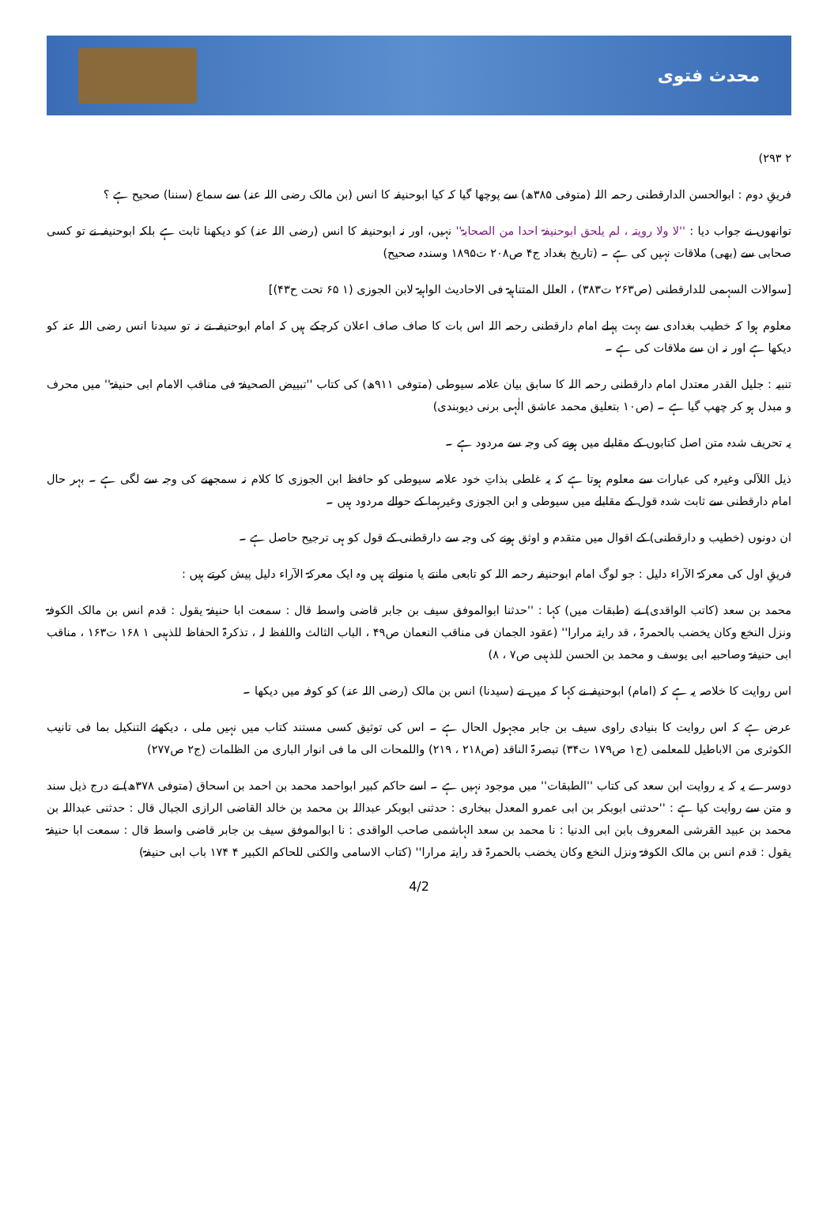محدث فتوی
۲ ۲۹۳)
فریقِ دوم : ابوالحسن الدارقطنی رحمہ اللہ (متوفی ۳۸۵ھ) سے پوچھا گیا کہ کیا ابوحنیفہ کا انس (بن مالک رضی اللہ عنہ) سے سماع (سننا) صحیح ہے ؟
توانھوں نے جواب دیا : ''لا ولا رویتہ ، لم یلحق ابوحنیفۃ احدا من الصحابۃ'' نہیں، اور نہ ابوحنیفہ کا انس (رضی اللہ عنہ) کو دیکھنا ثابت ہے بلکہ ابوحنیفہ نے تو کسی صحابی سے (بھی) ملاقات نہیں کی ہے ۔ (تاریخ بغداد ج۴ ص۲۰۸ ت۱۸۹۵ وسندہ صحیح)
[سوالات السہمی للدارقطنی (ص۲۶۳ ت۳۸۳) ، العلل المتناہیۃ فی الاحادیث الواہیۃ لابن الجوزی (۱ ۶۵ تحت ح۴۳)]
معلوم ہوا کہ خطیب بغدادی سے بہت پہلے امام دارقطنی رحمہ اللہ اس بات کا صاف صاف اعلان کرچکے ہیں کہ امام ابوحنیفہ نے نہ تو سیدنا انس رضی اللہ عنہ کو دیکھا ہے اور نہ ان سے ملاقات کی ہے ۔
تنبیہ : جلیل القدر معتدل امام دارقطنی رحمہ اللہ کا سابق بیان علامہ سیوطی (متوفی ۹۱۱ھ) کی کتاب ''تبییض الصحیفۃ فی مناقب الامام ابی حنیفۃ'' میں محرف و مبدل ہو کر چھپ گیا ہے ۔ (ص۱۰ بتعلیق محمد عاشق الٰہی برنی دیوبندی)
یہ تحریف شدہ متن اصل کتابوں کے مقابلے میں ہونے کی وجہ سے مردود ہے ۔
ذیل اللآلی وغیرہ کی عبارات سے معلوم ہوتا ہے کہ یہ غلطی بذاتِ خود علامہ سیوطی کو حافظ ابن الجوزی کا کلام نہ سمجھنے کی وجہ سے لگی ہے ۔ بہر حال امام دارقطنی سے ثابت شدہ قول کے مقابلے میں سیوطی و ابن الجوزی وغیرہما کے حوالے مردود ہیں ۔
ان دونوں (خطیب و دارقطنی) کے اقوال میں متقدم و اوثق ہونے کی وجہ سے دارقطنی کے قول کو ہی ترجیح حاصل ہے ۔
فریقِ اول کی معرکۃ الآراء دلیل : جو لوگ امام ابوحنیفہ رحمہ اللہ کو تابعی مانتے یا منواتے ہیں وہ ایک معرکۃ الآراء دلیل پیش کرتے ہیں :
محمد بن سعد (کاتب الواقدی) نے (طبقات میں) کہا : ''حدثنا ابوالموفق سیف بن جابر قاضی واسط قال : سمعت ابا حنیفۃ یقول : قدم انس بن مالک الکوفۃ ونزل النخع وکان یخضب بالحمرۃ ، قد رایتہ مرارا'' (عقود الجمان فی مناقب النعمان ص۴۹ ، الباب الثالث واللفظ لہ ، تذکرۃ الحفاظ للذہبی ۱ ۱۶۸ ت۱۶۳ ، مناقب ابی حنیفۃ وصاحبیہ ابی یوسف و محمد بن الحسن للذہبی ص۷ ، ۸)
اس روایت کا خلاصہ یہ ہے کہ (امام) ابوحنیفہ نے کہا کہ میں نے (سیدنا) انس بن مالک (رضی اللہ عنہ) کو کوفہ میں دیکھا ۔
عرض ہے کہ اس روایت کا بنیادی راوی سیف بن جابر مجہول الحال ہے ۔ اس کی توثیق کسی مستند کتاب میں نہیں ملی ، دیکھئے التنکیل بما فی تانیب الکوثری من الاباطیل للمعلمی (ج۱ ص۱۷۹ ت۳۴) تبصرۃ الناقد (ص۲۱۸ ، ۲۱۹) واللمحات الی ما فی انوار الباری من الظلمات (ج۲ ص۲۷۷)
دوسرے یہ کہ یہ روایت ابن سعد کی کتاب ''الطبقات'' میں موجود نہیں ہے ۔ اسے حاکم کبیر ابواحمد محمد بن احمد بن اسحاق (متوفی ۳۷۸ھ) نے درج ذیل سند و متن سے روایت کیا ہے : ''حدثنی ابوبکر بن ابی عمرو المعدل ببخاری : حدثنی ابوبکر عبداللہ بن محمد بن خالد القاضی الرازی الجبال قال : حدثنی عبداللہ بن محمد بن عبید القرشی المعروف بابن ابی الدنیا : نا محمد بن سعد الہاشمی صاحب الواقدی : نا ابوالموفق سیف بن جابر قاضی واسط قال : سمعت ابا حنیفۃ یقول : قدم انس بن مالک الکوفۃ ونزل النخع وکان یخضب بالحمرۃ قد رایتہ مرارا'' (کتاب الاسامی والکنی للحاکم الکبیر ۴ ۱۷۴ باب ابی حنیفۃ)
4/2